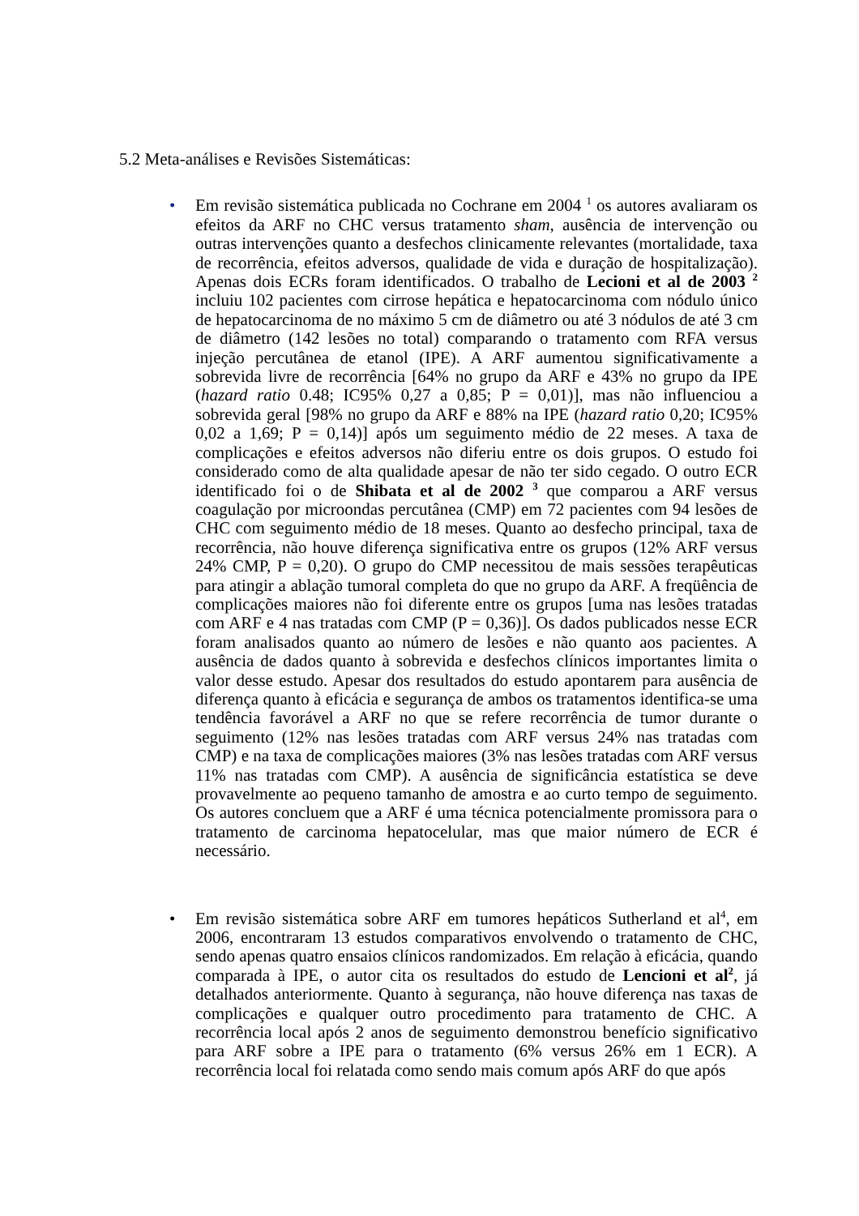5.2 Meta-análises e Revisões Sistemáticas:
• Em revisão sistemática publicada no Cochrane em 2004 <sup>1</sup> os autores avaliaram os efeitos da ARF no CHC versus tratamento sham, ausência de intervenção ou outras intervenções quanto a desfechos clinicamente relevantes (mortalidade, taxa de recorrência, efeitos adversos, qualidade de vida e duração de hospitalização). Apenas dois ECRs foram identificados. O trabalho de Lecioni et al de 2003 <sup>2</sup> incluiu 102 pacientes com cirrose hepática e hepatocarcinoma com nódulo único de hepatocarcinoma de no máximo 5 cm de diâmetro ou até 3 nódulos de até 3 cm de diâmetro (142 lesões no total) comparando o tratamento com RFA versus injeção percutânea de etanol (IPE). A ARF aumentou significativamente a sobrevida livre de recorrência [64% no grupo da ARF e 43% no grupo da IPE (hazard ratio 0.48; IC95% 0,27 a 0,85; P = 0,01)], mas não influenciou a sobrevida geral [98% no grupo da ARF e 88% na IPE (hazard ratio 0,20; IC95% 0,02 a 1,69; P = 0,14)] após um seguimento médio de 22 meses. A taxa de complicações e efeitos adversos não diferiu entre os dois grupos. O estudo foi considerado como de alta qualidade apesar de não ter sido cegado. O outro ECR identificado foi o de Shibata et al de 2002 <sup>3</sup> que comparou a ARF versus coagulação por microondas percutânea (CMP) em 72 pacientes com 94 lesões de CHC com seguimento médio de 18 meses. Quanto ao desfecho principal, taxa de recorrência, não houve diferença significativa entre os grupos (12% ARF versus 24% CMP, P = 0,20). O grupo do CMP necessitou de mais sessões terapêuticas para atingir a ablação tumoral completa do que no grupo da ARF. A freqüência de complicações maiores não foi diferente entre os grupos [uma nas lesões tratadas com ARF e 4 nas tratadas com CMP (P = 0,36)]. Os dados publicados nesse ECR foram analisados quanto ao número de lesões e não quanto aos pacientes. A ausência de dados quanto à sobrevida e desfechos clínicos importantes limita o valor desse estudo. Apesar dos resultados do estudo apontarem para ausência de diferença quanto à eficácia e segurança de ambos os tratamentos identifica-se uma tendência favorável a ARF no que se refere recorrência de tumor durante o seguimento (12% nas lesões tratadas com ARF versus 24% nas tratadas com CMP) e na taxa de complicações maiores (3% nas lesões tratadas com ARF versus 11% nas tratadas com CMP). A ausência de significância estatística se deve provavelmente ao pequeno tamanho de amostra e ao curto tempo de seguimento. Os autores concluem que a ARF é uma técnica potencialmente promissora para o tratamento de carcinoma hepatocelular, mas que maior número de ECR é necessário.
• Em revisão sistemática sobre ARF em tumores hepáticos Sutherland et al<sup>4</sup>, em 2006, encontraram 13 estudos comparativos envolvendo o tratamento de CHC, sendo apenas quatro ensaios clínicos randomizados. Em relação à eficácia, quando comparada à IPE, o autor cita os resultados do estudo de Lencioni et al<sup>2</sup>, já detalhados anteriormente. Quanto à segurança, não houve diferença nas taxas de complicações e qualquer outro procedimento para tratamento de CHC. A recorrência local após 2 anos de seguimento demonstrou benefício significativo para ARF sobre a IPE para o tratamento (6% versus 26% em 1 ECR). A recorrência local foi relatada como sendo mais comum após ARF do que após